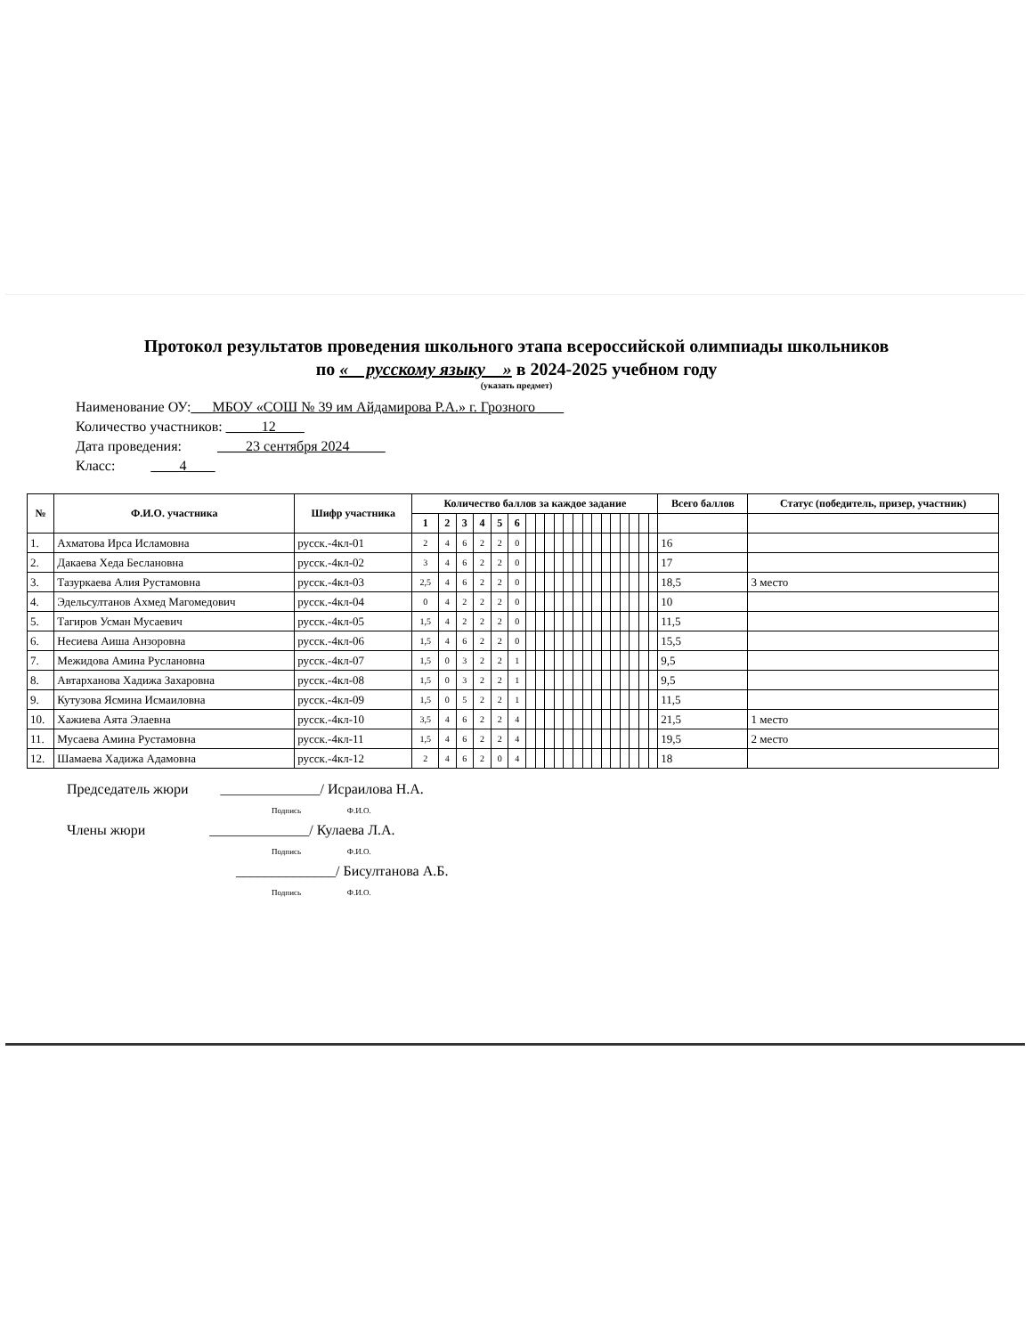Протокол результатов проведения школьного этапа всероссийской олимпиады школьников
по « русскому языку » в 2024-2025 учебном году
(указать предмет)
Наименование ОУ:___МБОУ «СОШ № 39 им Айдамирова Р.А.» г. Грозного____
Количество участников: _____12____
Дата проведения: ____23 сентября 2024_____
Класс: ____4____
| № | Ф.И.О. участника | Шифр участника | Количество баллов за каждое задание | | | | | | | | | | | | | | | | | | | | Всего баллов | Статус (победитель, призер, участник) |
| --- | --- | --- | --- | --- | --- | --- | --- | --- | --- | --- | --- | --- | --- | --- | --- | --- | --- | --- | --- | --- | --- | --- | --- | --- |
| | | | 1 | 2 | 3 | 4 | 5 | 6 | | | | | | | | | | | | | | | | |
| 1. | Ахматова Ирса Исламовна | русск.-4кл-01 | 2 | 4 | 6 | 2 | 2 | 0 | | | | | | | | | | | | | | | 16 | |
| 2. | Дакаева Хеда Беслановна | русск.-4кл-02 | 3 | 4 | 6 | 2 | 2 | 0 | | | | | | | | | | | | | | | 17 | |
| 3. | Тазуркаева Алия Рустамовна | русск.-4кл-03 | 2,5 | 4 | 6 | 2 | 2 | 0 | | | | | | | | | | | | | | | 18,5 | 3 место |
| 4. | Эдельсултанов Ахмед Магомедович | русск.-4кл-04 | 0 | 4 | 2 | 2 | 2 | 0 | | | | | | | | | | | | | | | 10 | |
| 5. | Тагиров Усман Мусаевич | русск.-4кл-05 | 1,5 | 4 | 2 | 2 | 2 | 0 | | | | | | | | | | | | | | | 11,5 | |
| 6. | Несиева Аиша Анзоровна | русск.-4кл-06 | 1,5 | 4 | 6 | 2 | 2 | 0 | | | | | | | | | | | | | | | 15,5 | |
| 7. | Межидова Амина Руслановна | русск.-4кл-07 | 1,5 | 0 | 3 | 2 | 2 | 1 | | | | | | | | | | | | | | | 9,5 | |
| 8. | Автарханова Хадижа Захаровна | русск.-4кл-08 | 1,5 | 0 | 3 | 2 | 2 | 1 | | | | | | | | | | | | | | | 9,5 | |
| 9. | Кутузова Ясмина Исмаиловна | русск.-4кл-09 | 1,5 | 0 | 5 | 2 | 2 | 1 | | | | | | | | | | | | | | | 11,5 | |
| 10. | Хажиева Аята Элаевна | русск.-4кл-10 | 3,5 | 4 | 6 | 2 | 2 | 4 | | | | | | | | | | | | | | | 21,5 | 1 место |
| 11. | Мусаева Амина Рустамовна | русск.-4кл-11 | 1,5 | 4 | 6 | 2 | 2 | 4 | | | | | | | | | | | | | | | 19,5 | 2 место |
| 12. | Шамаева Хадижа Адамовна | русск.-4кл-12 | 2 | 4 | 6 | 2 | 0 | 4 | | | | | | | | | | | | | | | 18 | |
Председатель жюри ______________/ Исраилова Н.А.
Подпись Ф.И.О.
Члены жюри ______________/ Кулаева Л.А.
Подпись Ф.И.О.
______________/ Бисултанова А.Б.
Подпись Ф.И.О.